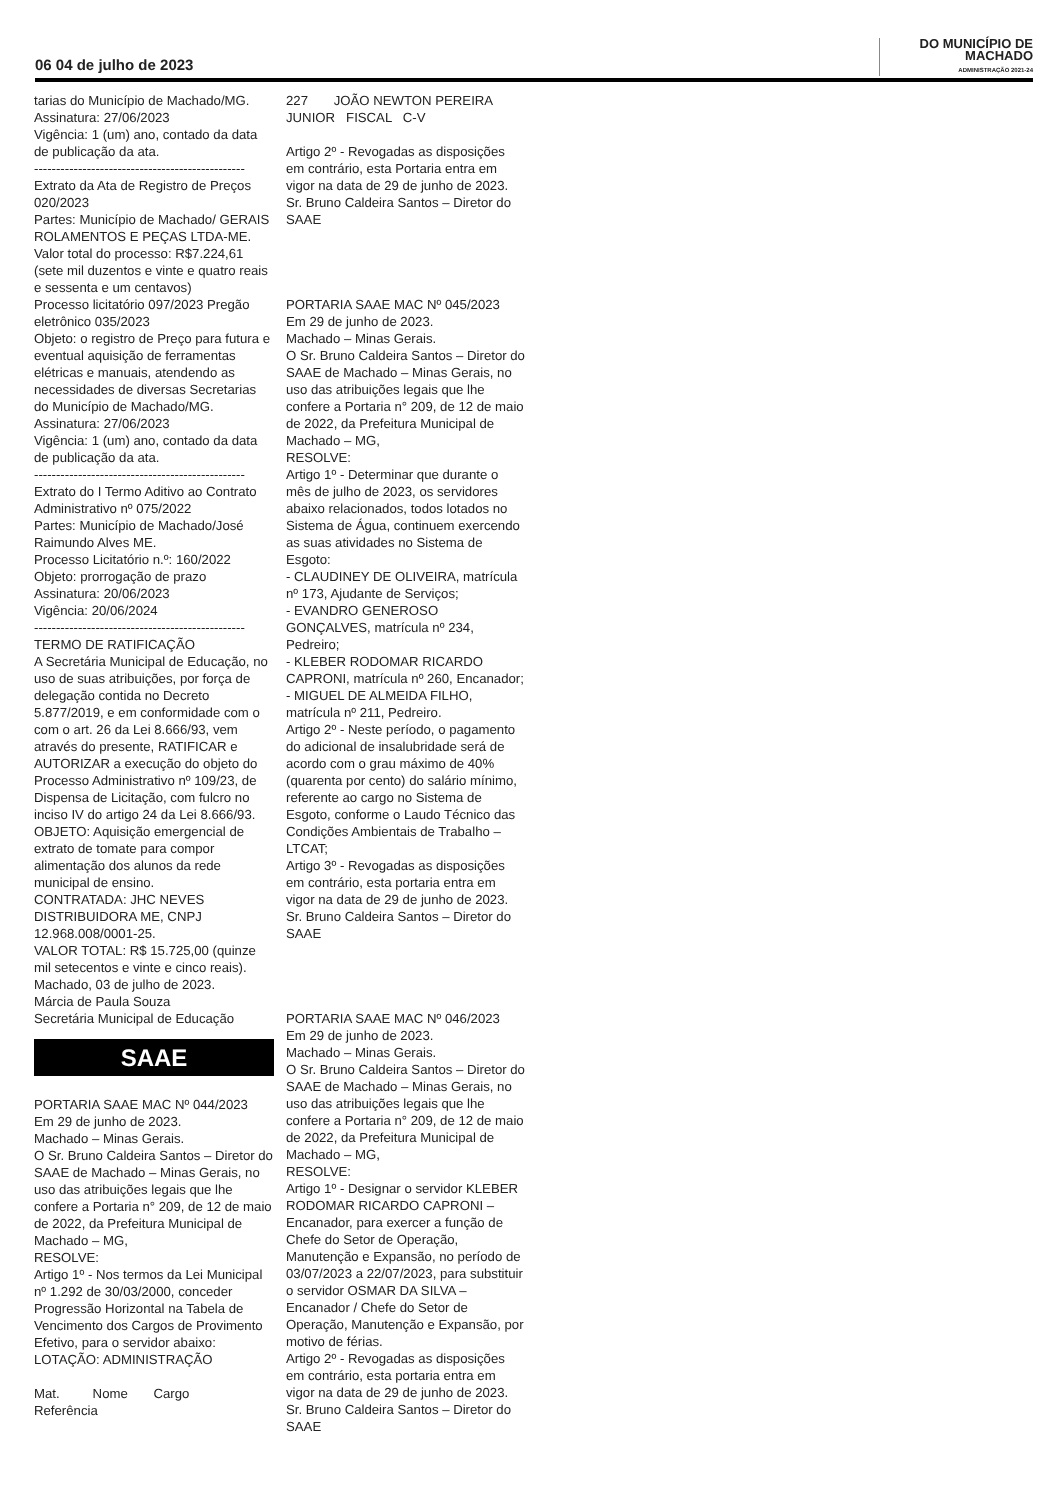06 04 de julho de 2023
DO MUNICÍPIO DE
MACHADO
ADMINISTRAÇÃO 2021-24
tarias do Município de Machado/MG.
Assinatura: 27/06/2023
Vigência: 1 (um) ano, contado da data de publicação da ata.
------------------------------------------------
Extrato da Ata de Registro de Preços 020/2023
Partes: Município de Machado/ GERAIS ROLAMENTOS E PEÇAS LTDA-ME.
Valor total do processo: R$7.224,61 (sete mil duzentos e vinte e quatro reais e sessenta e um centavos)
Processo licitatório 097/2023 Pregão eletrônico 035/2023
Objeto: o registro de Preço para futura e eventual aquisição de ferramentas elétricas e manuais, atendendo as necessidades de diversas Secretarias do Município de Machado/MG.
Assinatura: 27/06/2023
Vigência: 1 (um) ano, contado da data de publicação da ata.
------------------------------------------------
Extrato do I Termo Aditivo ao Contrato Administrativo nº 075/2022
Partes: Município de Machado/José Raimundo Alves ME.
Processo Licitatório n.º: 160/2022
Objeto: prorrogação de prazo
Assinatura: 20/06/2023
Vigência: 20/06/2024
------------------------------------------------
TERMO DE RATIFICAÇÃO
A Secretária Municipal de Educação, no uso de suas atribuições, por força de delegação contida no Decreto 5.877/2019, e em conformidade com o com o art. 26 da Lei 8.666/93, vem através do presente, RATIFICAR e AUTORIZAR a execução do objeto do Processo Administrativo nº 109/23, de Dispensa de Licitação, com fulcro no inciso IV do artigo 24 da Lei 8.666/93.
OBJETO: Aquisição emergencial de extrato de tomate para compor alimentação dos alunos da rede municipal de ensino.
CONTRATADA: JHC NEVES DISTRIBUIDORA ME, CNPJ 12.968.008/0001-25.
VALOR TOTAL: R$ 15.725,00 (quinze mil setecentos e vinte e cinco reais).
Machado, 03 de julho de 2023.
Márcia de Paula Souza
Secretária Municipal de Educação
SAAE
PORTARIA SAAE MAC Nº 044/2023
Em 29 de junho de 2023.
Machado – Minas Gerais.
O Sr. Bruno Caldeira Santos – Diretor do SAAE de Machado – Minas Gerais, no uso das atribuições legais que lhe confere a Portaria n° 209, de 12 de maio de 2022, da Prefeitura Municipal de Machado – MG,
RESOLVE:
Artigo 1º - Nos termos da Lei Municipal nº 1.292 de 30/03/2000, conceder Progressão Horizontal na Tabela de Vencimento dos Cargos de Provimento Efetivo, para o servidor abaixo:
LOTAÇÃO: ADMINISTRAÇÃO
Mat. Nome Cargo Referência
227 JOÃO NEWTON PEREIRA JUNIOR FISCAL C-V
Artigo 2º - Revogadas as disposições em contrário, esta Portaria entra em vigor na data de 29 de junho de 2023.
Sr. Bruno Caldeira Santos – Diretor do SAAE
PORTARIA SAAE MAC Nº 045/2023
Em 29 de junho de 2023.
Machado – Minas Gerais.
O Sr. Bruno Caldeira Santos – Diretor do SAAE de Machado – Minas Gerais, no uso das atribuições legais que lhe confere a Portaria n° 209, de 12 de maio de 2022, da Prefeitura Municipal de Machado – MG,
RESOLVE:
Artigo 1º - Determinar que durante o mês de julho de 2023, os servidores abaixo relacionados, todos lotados no Sistema de Água, continuem exercendo as suas atividades no Sistema de Esgoto:
- CLAUDINEY DE OLIVEIRA, matrícula nº 173, Ajudante de Serviços;
- EVANDRO GENEROSO GONÇALVES, matrícula nº 234, Pedreiro;
- KLEBER RODOMAR RICARDO CAPRONI, matrícula nº 260, Encanador;
- MIGUEL DE ALMEIDA FILHO, matrícula nº 211, Pedreiro.
Artigo 2º - Neste período, o pagamento do adicional de insalubridade será de acordo com o grau máximo de 40% (quarenta por cento) do salário mínimo, referente ao cargo no Sistema de Esgoto, conforme o Laudo Técnico das Condições Ambientais de Trabalho – LTCAT;
Artigo 3º - Revogadas as disposições em contrário, esta portaria entra em vigor na data de 29 de junho de 2023.
Sr. Bruno Caldeira Santos – Diretor do SAAE
PORTARIA SAAE MAC Nº 046/2023
Em 29 de junho de 2023.
Machado – Minas Gerais.
O Sr. Bruno Caldeira Santos – Diretor do SAAE de Machado – Minas Gerais, no uso das atribuições legais que lhe confere a Portaria n° 209, de 12 de maio de 2022, da Prefeitura Municipal de Machado – MG,
RESOLVE:
Artigo 1º - Designar o servidor KLEBER RODOMAR RICARDO CAPRONI – Encanador, para exercer a função de Chefe do Setor de Operação, Manutenção e Expansão, no período de 03/07/2023 a 22/07/2023, para substituir o servidor OSMAR DA SILVA – Encanador / Chefe do Setor de Operação, Manutenção e Expansão, por motivo de férias.
Artigo 2º - Revogadas as disposições em contrário, esta portaria entra em vigor na data de 29 de junho de 2023.
Sr. Bruno Caldeira Santos – Diretor do SAAE